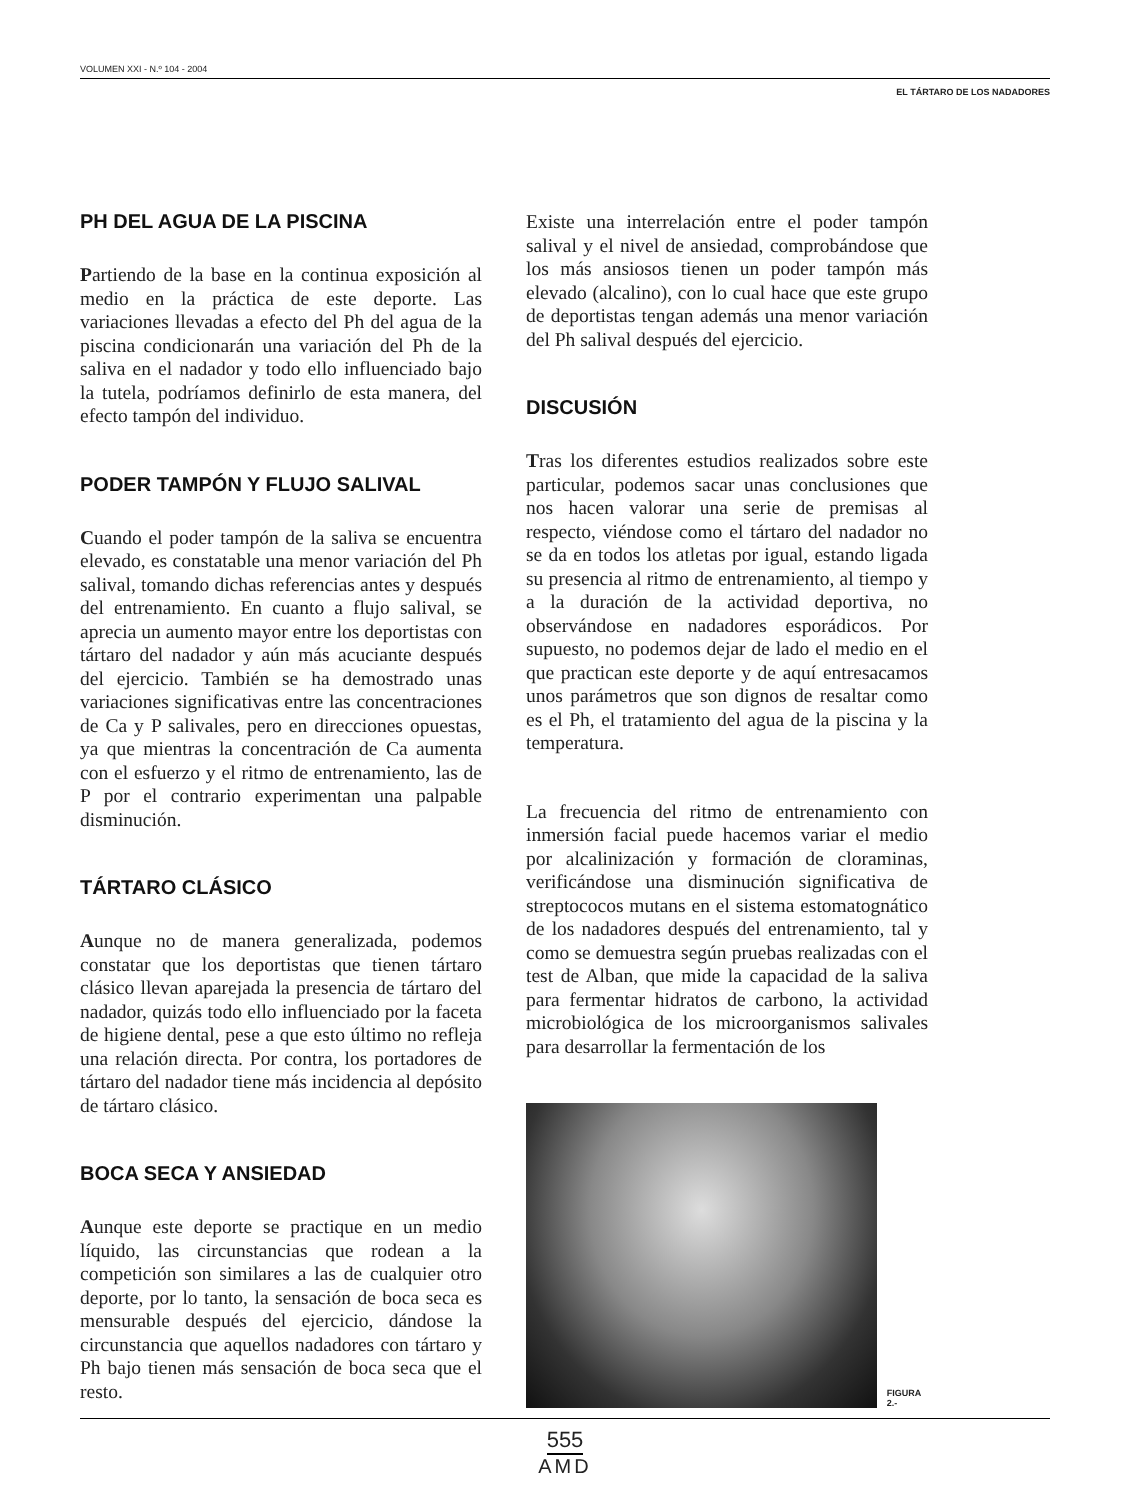VOLUMEN XXI - N.º 104 - 2004
EL TÁRTARO DE LOS NADADORES
PH DEL AGUA DE LA PISCINA
Partiendo de la base en la continua exposición al medio en la práctica de este deporte. Las variaciones llevadas a efecto del Ph del agua de la piscina condicionarán una variación del Ph de la saliva en el nadador y todo ello influenciado bajo la tutela, podríamos definirlo de esta manera, del efecto tampón del individuo.
PODER TAMPÓN Y FLUJO SALIVAL
Cuando el poder tampón de la saliva se encuentra elevado, es constatable una menor variación del Ph salival, tomando dichas referencias antes y después del entrenamiento. En cuanto a flujo salival, se aprecia un aumento mayor entre los deportistas con tártaro del nadador y aún más acuciante después del ejercicio. También se ha demostrado unas variaciones significativas entre las concentraciones de Ca y P salivales, pero en direcciones opuestas, ya que mientras la concentración de Ca aumenta con el esfuerzo y el ritmo de entrenamiento, las de P por el contrario experimentan una palpable disminución.
TÁRTARO CLÁSICO
Aunque no de manera generalizada, podemos constatar que los deportistas que tienen tártaro clásico llevan aparejada la presencia de tártaro del nadador, quizás todo ello influenciado por la faceta de higiene dental, pese a que esto último no refleja una relación directa. Por contra, los portadores de tártaro del nadador tiene más incidencia al depósito de tártaro clásico.
BOCA SECA Y ANSIEDAD
Aunque este deporte se practique en un medio líquido, las circunstancias que rodean a la competición son similares a las de cualquier otro deporte, por lo tanto, la sensación de boca seca es mensurable después del ejercicio, dándose la circunstancia que aquellos nadadores con tártaro y Ph bajo tienen más sensación de boca seca que el resto.
Existe una interrelación entre el poder tampón salival y el nivel de ansiedad, comprobándose que los más ansiosos tienen un poder tampón más elevado (alcalino), con lo cual hace que este grupo de deportistas tengan además una menor variación del Ph salival después del ejercicio.
DISCUSIÓN
Tras los diferentes estudios realizados sobre este particular, podemos sacar unas conclusiones que nos hacen valorar una serie de premisas al respecto, viéndose como el tártaro del nadador no se da en todos los atletas por igual, estando ligada su presencia al ritmo de entrenamiento, al tiempo y a la duración de la actividad deportiva, no observándose en nadadores esporádicos. Por supuesto, no podemos dejar de lado el medio en el que practican este deporte y de aquí entresacamos unos parámetros que son dignos de resaltar como es el Ph, el tratamiento del agua de la piscina y la temperatura.
La frecuencia del ritmo de entrenamiento con inmersión facial puede hacemos variar el medio por alcalinización y formación de cloraminas, verificándose una disminución significativa de streptococos mutans en el sistema estomatognático de los nadadores después del entrenamiento, tal y como se demuestra según pruebas realizadas con el test de Alban, que mide la capacidad de la saliva para fermentar hidratos de carbono, la actividad microbiológica de los microorganismos salivales para desarrollar la fermentación de los
FIGURA 2.-
555
AMD